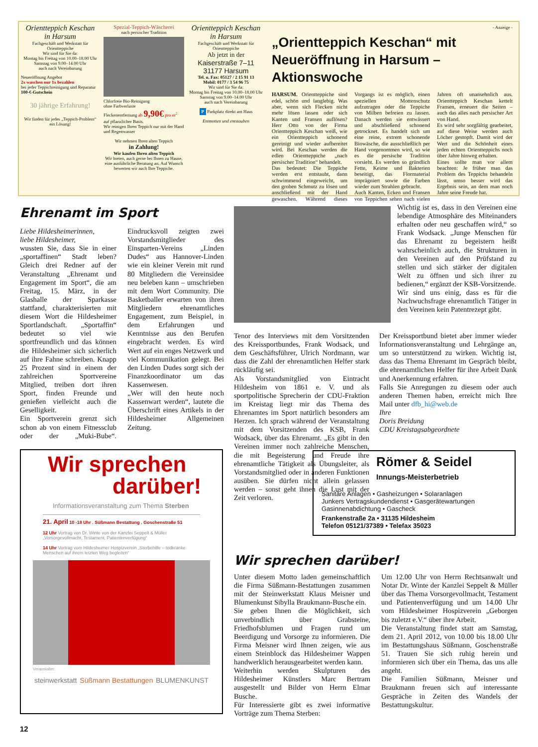Orientteppich Keschan
in Harsum
Fachgeschäft und Werkstatt für Orientteppiche
Wir sind für Sie da:
Montag bis Freitag von 10.00–18.00 Uhr
Samstag von 9.00–14.00 Uhr
auch nach Vereinbarung
Neueröffnung Angebot
2x waschen nur 1x bezahlen
bei jeder Teppichreinigung und Reparatur
100-€-Gutschein
30 jährige Erfahrung!
Wir finden für jedes „Teppich-Problem“ ein Lösung!
Spezial-Teppich-Wäscherei
nach persischer Tradition
Chlorfreie Bio-Reinigung
ohne Farbverluste
Fleckenentfernung ab 9,90€ pro m<sup>2</sup>
auf pflanzlicher Basis.
Wir reinigen Ihren Teppich nur mit der Hand und Regenwasser
Wir nehmen Ihren alten Teppich
in Zahlung!
Wir kaufen Ihren alten Teppich
Wir bieten, auch gerne bei Ihnen zu Hause, eine ausführliche Beratung an. Auf Wunsch bewerten wir auch Ihre Teppiche.
Orientteppich Keschan
in Harsum
Fachgeschäft und Werkstatt für Orientteppiche
Ab jetzt in der
Kaiserstraße 7–11
31177 Harsum
Tel. u. Fax: 05127 / 2 15 91 13
Mobil: 0177 / 3 54 96 75
Wir sind für Sie da:
Montag bis Freitag von 10.00–18.00 Uhr
Samstag von 9.00–14.00 Uhr
auch nach Vereinbarung
P Parkplatz direkt am Haus
Entmotten und entstauben
- Anzeige -
„Orientteppich Keschan“ mit
Neueröffnung in Harsum – Aktionswoche
HARSUM. Orientteppiche sind edel, schön und langlebig. Was aber, wenn sich Flecken nicht mehr lösen lassen oder sich Kanten und Fransen auflösen? Herr Otto von der Firma Orientteppich Keschan weiß, wie ein Orientteppich schonend gereinigt und wieder aufbereitet wird. Bei Keschan werden die edlen Orientteppiche „nach persischer Tradition“ behandelt.
Das bedeutet: Die Teppiche werden erst entstaubt, dann schwimmend eingeweicht, um den groben Schmutz zu lösen und anschließend mit der Hand gewaschen. Während dieses Vorgangs ist es möglich, einen speziellen Mottenschutz aufzutragen oder die Teppiche von Milben befreien zu lassen. Danach werden sie entwässert und abschließend schonend getrocknet. Es handelt sich um eine reine, extrem schonende Biowäsche, die ausschließlich per Hand vorgenommen wird, so wie es die persische Tradition vorsieht. Es werden so gründlich Fette, Keime und Bakterien beseitigt, das Flormaterial imprägniert sowie die Farben wieder zum Strahlen gebracht.
Auch Kanten, Ecken und Fransen von Teppichen sehen nach vielen Jahren oft unansehnlich aus. Orientteppich Keschan kettelt Fransen, erneuert die Seiten – auch das alles nach persischer Art von Hand.
Es wird sehr sorgfältig gearbeitet, auf diese Weise werden auch Löcher gestopft. Damit wird der Wert und die Schönheit eines jeden echten Orientteppichs noch über Jahre hinweg erhalten.
Eines sollte man vor allem beachten: Je früher man das Problem des Teppichs behandeln lässt, umso besser wird das Ergebnis sein, an dem man noch Jahre seine Freude hat.
Ehrenamt im Sport
Liebe Hildesheimerinnen,
liebe Hildesheimer,
wussten Sie, dass Sie in einer „sportaffinen“ Stadt leben? Gleich drei Redner auf der Veranstaltung „Ehrenamt und Engagement im Sport“, die am Freitag, 15. März, in der Glashalle der Sparkasse stattfand, charakterisierten mit diesem Wort die Hildesheimer Sportlandschaft. „Sportaffin“ bedeutet so viel wie sportfreundlich und das können die Hildesheimer sich sicherlich auf ihre Fahne schreiben. Knapp 25 Prozent sind in einem der zahlreichen Sportvereine Mitglied, treiben dort ihren Sport, finden Freunde und genießen vielleicht auch die Geselligkeit.
Ein Sportverein grenzt sich schon ab von einem Fitnessclub oder der „Muki-Bube“. Eindrucksvoll zeigten zwei Vorstandsmitglieder des Einsparten-Vereins „Linden Dudes“ aus Hannover-Linden wie ein kleiner Verein mit rund 80 Mitgliedern die Vereinsidee neu beleben kann – umschrieben mit dem Wort Community. Die Basketballer erwarten von ihren Mitgliedern ehrenamtliches Engagement, zum Beispiel, in dem Erfahrungen und Kenntnisse aus den Berufen eingebracht werden. Es wird Wert auf ein enges Netzwerk und viel Kommunikation gelegt. Bei den Linden Dudes sorgt sich der Finanzkoordinator um das Kassenwesen.
„Wer will den heute noch Kassenwart werden“, lautete die Überschrift eines Artikels in der Hildesheimer Allgemeinen Zeitung.
Tenor des Interviews mit dem Vorsitzenden des Kreissportbundes, Frank Wodsack, und dem Geschäftsführer, Ulrich Nordmann, war dass die Zahl der ehrenamtlichen Helfer stark rückläufig sei.
Als Vorstandsmitglied von Eintracht Hildesheim von 1861 e. V. und als sportpolitische Sprecherin der CDU-Fraktion im Kreistag liegt mir das Thema des Ehrenamtes im Sport natürlich besonders am Herzen. Ich sprach während der Veranstaltung mit dem Vorsitzenden des KSB, Frank Wodsack, über das Ehrenamt. „Es gibt in den Vereinen immer noch zahlreiche Menschen, die mit Begeisterung und Freude ihre ehrenamtliche Tätigkeit als Übungsleiter, als Vorstandsmitglied oder in anderen Funktionen ausüben. Sie dürfen nicht allein gelassen werden – sonst geht ihnen die Lust mit der Zeit verloren.
Wichtig ist es, dass in den Vereinen eine lebendige Atmosphäre des Miteinanders erhalten oder neu geschaffen wird,“ so Frank Wodsack. „Junge Menschen für das Ehrenamt zu begeistern heißt wahrscheinlich auch, die Strukturen in den Vereinen auf den Prüfstand zu stellen und sich stärker der digitalen Welt zu öffnen und sich ihrer zu bedienen,“ ergänzt der KSB-Vorsitzende.
Wir sind uns einig, dass es für die Nachwuchsfrage ehrenamtlich Tätiger in den Vereinen kein Patentrezept gibt.
Der Kreissportbund bietet aber immer wieder Informationsveranstaltung und Lehrgänge an, um so unterstützend zu wirken. Wichtig ist, dass das Thema Ehrenamt im Gespräch bleibt, die ehrenamtlichen Helfer für ihre Arbeit Dank und Anerkennung erfahren.
Falls Sie Anregungen zu diesem oder auch anderen Themen haben, erreicht mich Ihre Mail unter dfb_hi@web.de
Ihre
Doris Breidung
CDU Kreistagsabgeordnete
Römer & Seidel
Innungs-Meisterbetrieb
Sanitäre Anlagen • Gasheizungen • Solaranlagen
Junkers Vertragskundendienst • Gasgerätewartungen
Gasinnenabdichtung • Gascheck
Frankenstraße 2a • 31135 Hildesheim
Telefon 05121/37389 • Telefax 35023
Wir sprechen
darüber!
Informationsveranstaltung zum Thema Sterben
21. April 10 -18 Uhr . Süßmann Bestattung . Goschenstraße 51
12 Uhr Vortrag von Dr. Winte von der Kanzlei Seppelt & Müller „Vorsorgevollmacht, Testament, Patientenverfügung“
14 Uhr Vortrag vom Hildesheimer Hospizverein „Sterbehilfe – todkranke Menschen auf ihrem letzten Weg begleiten“
Veranstalter:
steinwerkstatt Süßmann Bestattungen BLUMENKUNST
Wir sprechen darüber!
Unter diesem Motto laden gemeinschaftlich die Firma Süßmann-Bestattungen zusammen mit der Steinwerkstatt Klaus Meisner und Blumenkunst Sibylla Braukmann-Busche ein.
Sie geben Ihnen die Möglichkeit, sich unverbindlich über Grabsteine, Friedhofsblumen und Fragen rund um Beerdigung und Vorsorge zu informieren. Die Firma Meisner wird Ihnen zeigen, wie aus einem Steinblock das Hildesheimer Wappen handwerklich herausgearbeitet werden kann.
Weiterhin werden Skulpturen des Hildesheimer Künstlers Marc Bertram ausgestellt und Bilder von Herrn Elmar Busche.
Für Interessierte gibt es zwei informative Vorträge zum Thema Sterben:
Um 12.00 Uhr von Herrn Rechtsanwalt und Notar Dr. Winte der Kanzlei Seppelt & Müller über das Thema Vorsorgevollmacht, Testament und Patientenverfügung und um 14.00 Uhr vom Hildesheimer Hospizverein „Geborgen bis zuletzt e.V.“ über ihre Arbeit.
Die Veranstaltung findet statt am Samstag, dem 21. April 2012, von 10.00 bis 18.00 Uhr im Bestattungshaus Süßmann, Goschenstraße 51. Trauen Sie sich ruhig herein und informieren sich über ein Thema, das uns alle angeht.
Die Familien Süßmann, Meisner und Braukmann freuen sich auf interessante Gespräche in Zeiten des Wandels der Bestattungskultur.
12